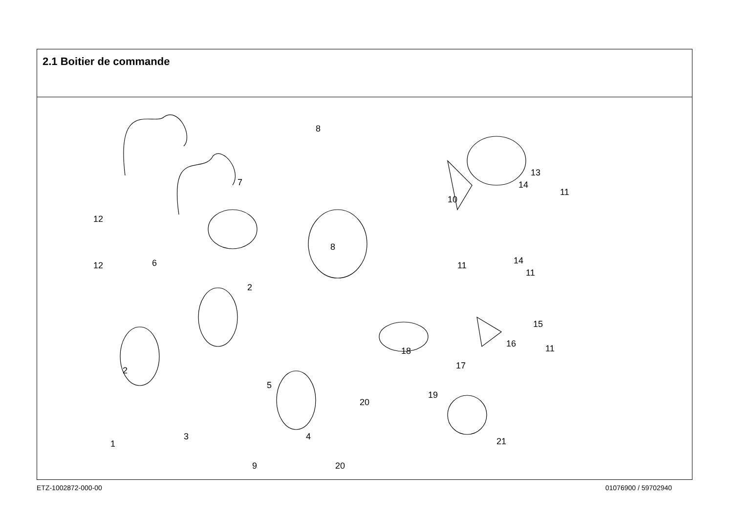2.1 Boitier de commande
8
7
8
12
12
6
2
2
5
1
3
4
9
20
20
10
11
11
14
13
14
11
15
16
11
18
17
19
21
ETZ-1002872-000-00 01076900 / 59702940